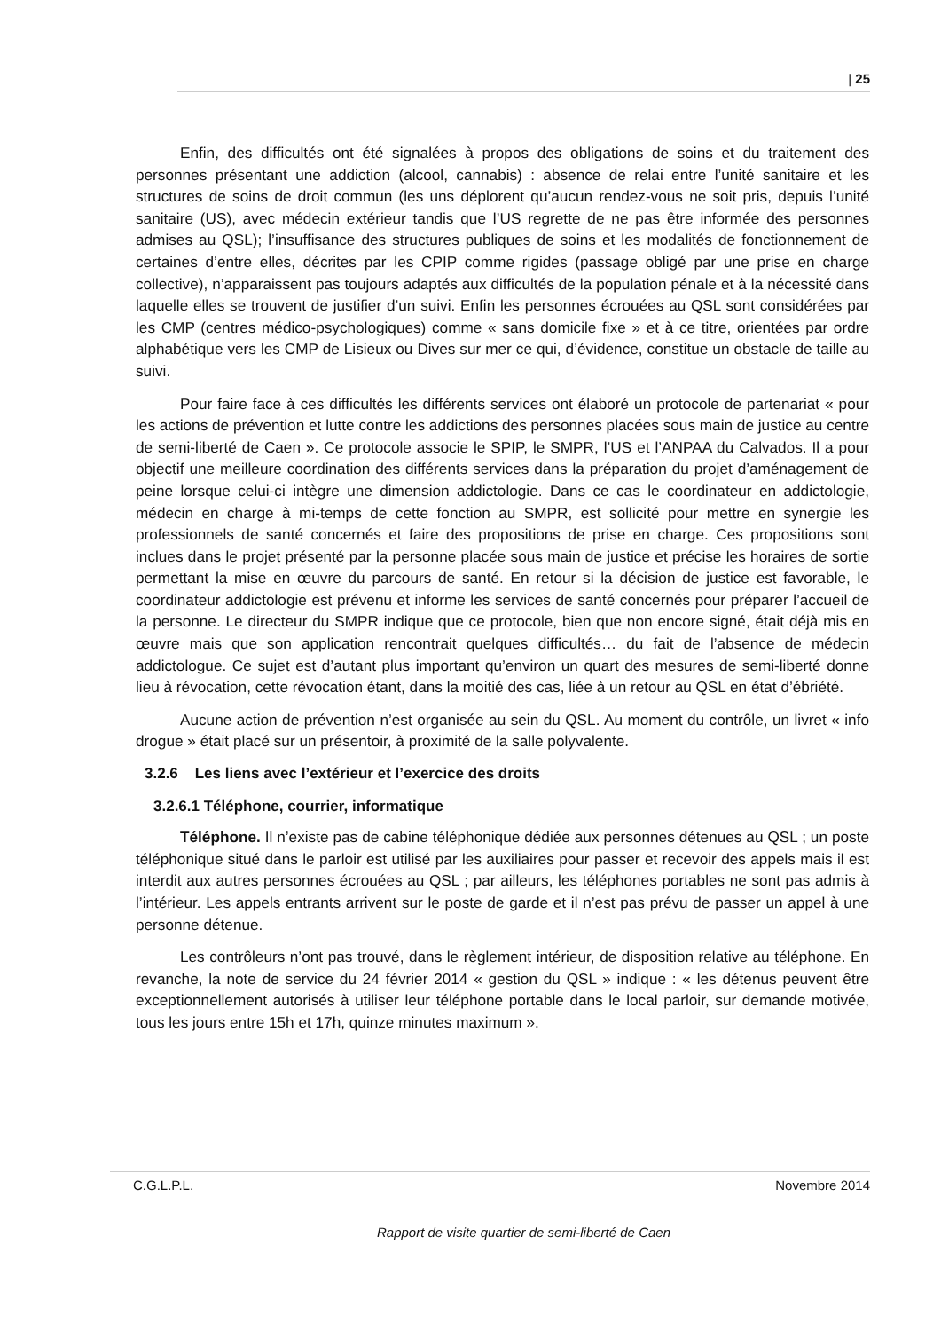| 25
Enfin, des difficultés ont été signalées à propos des obligations de soins et du traitement des personnes présentant une addiction (alcool, cannabis) : absence de relai entre l’unité sanitaire et les structures de soins de droit commun (les uns déplorent qu’aucun rendez-vous ne soit pris, depuis l’unité sanitaire (US), avec médecin extérieur tandis que l’US regrette de ne pas être informée des personnes admises au QSL); l’insuffisance des structures publiques de soins et les modalités de fonctionnement de certaines d’entre elles, décrites par les CPIP comme rigides (passage obligé par une prise en charge collective), n’apparaissent pas toujours adaptés aux difficultés de la population pénale et à la nécessité dans laquelle elles se trouvent de justifier d’un suivi. Enfin les personnes écrouées au QSL sont considérées par les CMP (centres médico-psychologiques) comme « sans domicile fixe » et à ce titre, orientées par ordre alphabétique vers les CMP de Lisieux ou Dives sur mer ce qui, d’évidence, constitue un obstacle de taille au suivi.
Pour faire face à ces difficultés les différents services ont élaboré un protocole de partenariat « pour les actions de prévention et lutte contre les addictions des personnes placées sous main de justice au centre de semi-liberté de Caen ». Ce protocole associe le SPIP, le SMPR, l’US et l’ANPAA du Calvados. Il a pour objectif une meilleure coordination des différents services dans la préparation du projet d’aménagement de peine lorsque celui-ci intègre une dimension addictologie. Dans ce cas le coordinateur en addictologie, médecin en charge à mi-temps de cette fonction au SMPR, est sollicité pour mettre en synergie les professionnels de santé concernés et faire des propositions de prise en charge. Ces propositions sont inclues dans le projet présenté par la personne placée sous main de justice et précise les horaires de sortie permettant la mise en œuvre du parcours de santé. En retour si la décision de justice est favorable, le coordinateur addictologie est prévenu et informe les services de santé concernés pour préparer l’accueil de la personne. Le directeur du SMPR indique que ce protocole, bien que non encore signé, était déjà mis en œuvre mais que son application rencontrait quelques difficultés… du fait de l’absence de médecin addictologue. Ce sujet est d’autant plus important qu’environ un quart des mesures de semi-liberté donne lieu à révocation, cette révocation étant, dans la moitié des cas, liée à un retour au QSL en état d’ébriété.
Aucune action de prévention n’est organisée au sein du QSL. Au moment du contrôle, un livret « info drogue » était placé sur un présentoir, à proximité de la salle polyvalente.
3.2.6 Les liens avec l’extérieur et l’exercice des droits
3.2.6.1 Téléphone, courrier, informatique
Téléphone. Il n’existe pas de cabine téléphonique dédiée aux personnes détenues au QSL ; un poste téléphonique situé dans le parloir est utilisé par les auxiliaires pour passer et recevoir des appels mais il est interdit aux autres personnes écrouées au QSL ; par ailleurs, les téléphones portables ne sont pas admis à l’intérieur. Les appels entrants arrivent sur le poste de garde et il n’est pas prévu de passer un appel à une personne détenue.
Les contrôleurs n’ont pas trouvé, dans le règlement intérieur, de disposition relative au téléphone. En revanche, la note de service du 24 février 2014 « gestion du QSL » indique : « les détenus peuvent être exceptionnellement autorisés à utiliser leur téléphone portable dans le local parloir, sur demande motivée, tous les jours entre 15h et 17h, quinze minutes maximum ».
C.G.L.P.L. Novembre 2014
Rapport de visite quartier de semi-liberté de Caen